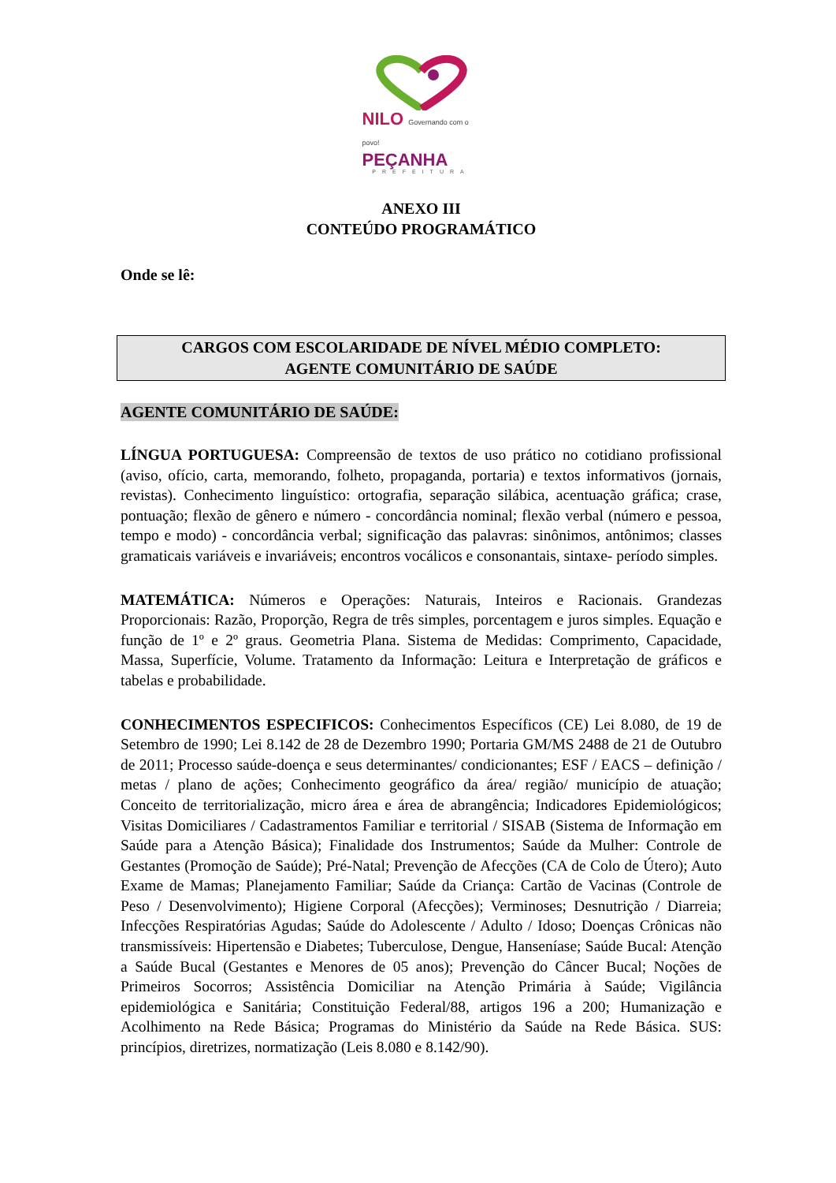NILO Governando com o povo!
PEÇANHA
PREFEITURA
ANEXO III
CONTEÚDO PROGRAMÁTICO
Onde se lê:
CARGOS COM ESCOLARIDADE DE NÍVEL MÉDIO COMPLETO:
AGENTE COMUNITÁRIO DE SAÚDE
AGENTE COMUNITÁRIO DE SAÚDE:
LÍNGUA PORTUGUESA: Compreensão de textos de uso prático no cotidiano profissional (aviso, ofício, carta, memorando, folheto, propaganda, portaria) e textos informativos (jornais, revistas). Conhecimento linguístico: ortografia, separação silábica, acentuação gráfica; crase, pontuação; flexão de gênero e número - concordância nominal; flexão verbal (número e pessoa, tempo e modo) - concordância verbal; significação das palavras: sinônimos, antônimos; classes gramaticais variáveis e invariáveis; encontros vocálicos e consonantais, sintaxe- período simples.
MATEMÁTICA: Números e Operações: Naturais, Inteiros e Racionais. Grandezas Proporcionais: Razão, Proporção, Regra de três simples, porcentagem e juros simples. Equação e função de 1º e 2º graus. Geometria Plana. Sistema de Medidas: Comprimento, Capacidade, Massa, Superfície, Volume. Tratamento da Informação: Leitura e Interpretação de gráficos e tabelas e probabilidade.
CONHECIMENTOS ESPECIFICOS: Conhecimentos Específicos (CE) Lei 8.080, de 19 de Setembro de 1990; Lei 8.142 de 28 de Dezembro 1990; Portaria GM/MS 2488 de 21 de Outubro de 2011; Processo saúde-doença e seus determinantes/ condicionantes; ESF / EACS – definição / metas / plano de ações; Conhecimento geográfico da área/ região/ município de atuação; Conceito de territorialização, micro área e área de abrangência; Indicadores Epidemiológicos; Visitas Domiciliares / Cadastramentos Familiar e territorial / SISAB (Sistema de Informação em Saúde para a Atenção Básica); Finalidade dos Instrumentos; Saúde da Mulher: Controle de Gestantes (Promoção de Saúde); Pré-Natal; Prevenção de Afecções (CA de Colo de Útero); Auto Exame de Mamas; Planejamento Familiar; Saúde da Criança: Cartão de Vacinas (Controle de Peso / Desenvolvimento); Higiene Corporal (Afecções); Verminoses; Desnutrição / Diarreia; Infecções Respiratórias Agudas; Saúde do Adolescente / Adulto / Idoso; Doenças Crônicas não transmissíveis: Hipertensão e Diabetes; Tuberculose, Dengue, Hanseníase; Saúde Bucal: Atenção a Saúde Bucal (Gestantes e Menores de 05 anos); Prevenção do Câncer Bucal; Noções de Primeiros Socorros; Assistência Domiciliar na Atenção Primária à Saúde; Vigilância epidemiológica e Sanitária; Constituição Federal/88, artigos 196 a 200; Humanização e Acolhimento na Rede Básica; Programas do Ministério da Saúde na Rede Básica. SUS: princípios, diretrizes, normatização (Leis 8.080 e 8.142/90).